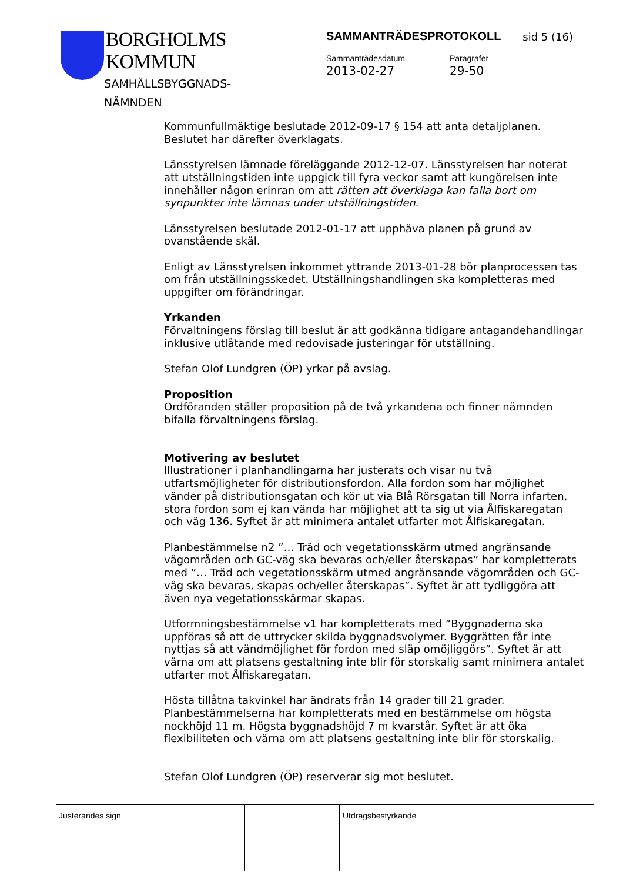BORGHOLMS
KOMMUN
SAMHÄLLSBYGGNADS-
NÄMNDEN
SAMMANTRÄDESPROTOKOLL
sid 5 (16)
Sammanträdesdatum
2013-02-27
Paragrafer
29-50
Kommunfullmäktige beslutade 2012-09-17 § 154 att anta detaljplanen. Beslutet har därefter överklagats.
Länsstyrelsen lämnade föreläggande 2012-12-07. Länsstyrelsen har noterat att utställningstiden inte uppgick till fyra veckor samt att kungörelsen inte innehåller någon erinran om att rätten att överklaga kan falla bort om synpunkter inte lämnas under utställningstiden.
Länsstyrelsen beslutade 2012-01-17 att upphäva planen på grund av ovanstående skäl.
Enligt av Länsstyrelsen inkommet yttrande 2013-01-28 bör planprocessen tas om från utställningsskedet. Utställningshandlingen ska kompletteras med uppgifter om förändringar.
Yrkanden
Förvaltningens förslag till beslut är att godkänna tidigare antagandehandlingar inklusive utlåtande med redovisade justeringar för utställning.
Stefan Olof Lundgren (ÖP) yrkar på avslag.
Proposition
Ordföranden ställer proposition på de två yrkandena och finner nämnden bifalla förvaltningens förslag.
Motivering av beslutet
Illustrationer i planhandlingarna har justerats och visar nu två utfartsmöjligheter för distributionsfordon. Alla fordon som har möjlighet vänder på distributionsgatan och kör ut via Blå Rörsgatan till Norra infarten, stora fordon som ej kan vända har möjlighet att ta sig ut via Ålfiskaregatan och väg 136. Syftet är att minimera antalet utfarter mot Ålfiskaregatan.
Planbestämmelse n2 ”… Träd och vegetationsskärm utmed angränsande vägområden och GC-väg ska bevaras och/eller återskapas” har kompletterats med ”… Träd och vegetationsskärm utmed angränsande vägområden och GC-väg ska bevaras, skapas och/eller återskapas”. Syftet är att tydliggöra att även nya vegetationsskärmar skapas.
Utformningsbestämmelse v1 har kompletterats med ”Byggnaderna ska uppföras så att de uttrycker skilda byggnadsvolymer. Byggrätten får inte nyttjas så att vändmöjlighet för fordon med släp omöjliggörs”. Syftet är att värna om att platsens gestaltning inte blir för storskalig samt minimera antalet utfarter mot Ålfiskaregatan.
Hösta tillåtna takvinkel har ändrats från 14 grader till 21 grader. Planbestämmelserna har kompletterats med en bestämmelse om högsta nockhöjd 11 m. Högsta byggnadshöjd 7 m kvarstår. Syftet är att öka flexibiliteten och värna om att platsens gestaltning inte blir för storskalig.
Stefan Olof Lundgren (ÖP) reserverar sig mot beslutet.
Justerandes sign Utdragsbestyrkande